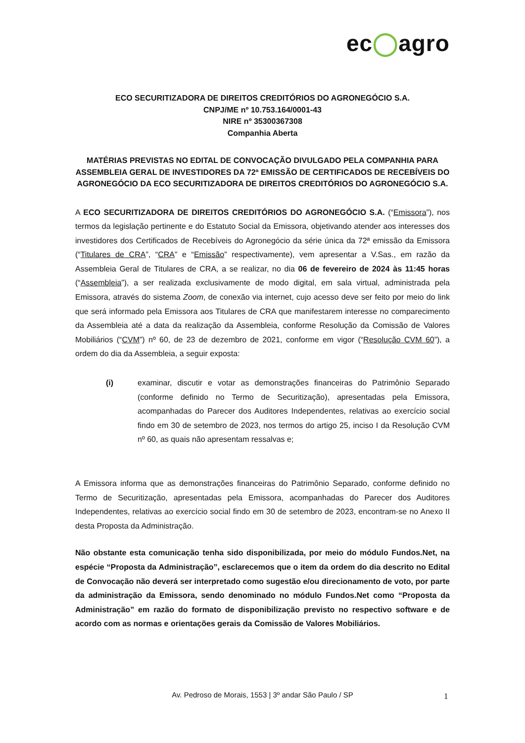ec◯agro
ECO SECURITIZADORA DE DIREITOS CREDITÓRIOS DO AGRONEGÓCIO S.A.
CNPJ/ME nº 10.753.164/0001-43
NIRE nº 35300367308
Companhia Aberta
MATÉRIAS PREVISTAS NO EDITAL DE CONVOCAÇÃO DIVULGADO PELA COMPANHIA PARA ASSEMBLEIA GERAL DE INVESTIDORES DA 72ª EMISSÃO DE CERTIFICADOS DE RECEBÍVEIS DO AGRONEGÓCIO DA ECO SECURITIZADORA DE DIREITOS CREDITÓRIOS DO AGRONEGÓCIO S.A.
A ECO SECURITIZADORA DE DIREITOS CREDITÓRIOS DO AGRONEGÓCIO S.A. (“Emissora”), nos termos da legislação pertinente e do Estatuto Social da Emissora, objetivando atender aos interesses dos investidores dos Certificados de Recebíveis do Agronegócio da série única da 72ª emissão da Emissora (“Titulares de CRA”, “CRA” e “Emissão” respectivamente), vem apresentar a V.Sas., em razão da Assembleia Geral de Titulares de CRA, a se realizar, no dia 06 de fevereiro de 2024 às 11:45 horas (“Assembleia”), a ser realizada exclusivamente de modo digital, em sala virtual, administrada pela Emissora, através do sistema Zoom, de conexão via internet, cujo acesso deve ser feito por meio do link que será informado pela Emissora aos Titulares de CRA que manifestarem interesse no comparecimento da Assembleia até a data da realização da Assembleia, conforme Resolução da Comissão de Valores Mobiliários (“CVM”) nº 60, de 23 de dezembro de 2021, conforme em vigor (“Resolução CVM 60”), a ordem do dia da Assembleia, a seguir exposta:
(i) examinar, discutir e votar as demonstrações financeiras do Patrimônio Separado (conforme definido no Termo de Securitização), apresentadas pela Emissora, acompanhadas do Parecer dos Auditores Independentes, relativas ao exercício social findo em 30 de setembro de 2023, nos termos do artigo 25, inciso I da Resolução CVM nº 60, as quais não apresentam ressalvas e;
A Emissora informa que as demonstrações financeiras do Patrimônio Separado, conforme definido no Termo de Securitização, apresentadas pela Emissora, acompanhadas do Parecer dos Auditores Independentes, relativas ao exercício social findo em 30 de setembro de 2023, encontram-se no Anexo II desta Proposta da Administração.
Não obstante esta comunicação tenha sido disponibilizada, por meio do módulo Fundos.Net, na espécie “Proposta da Administração”, esclarecemos que o item da ordem do dia descrito no Edital de Convocação não deverá ser interpretado como sugestão e/ou direcionamento de voto, por parte da administração da Emissora, sendo denominado no módulo Fundos.Net como “Proposta da Administração” em razão do formato de disponibilização previsto no respectivo software e de acordo com as normas e orientações gerais da Comissão de Valores Mobiliários.
Av. Pedroso de Morais, 1553 | 3º andar São Paulo / SP 1